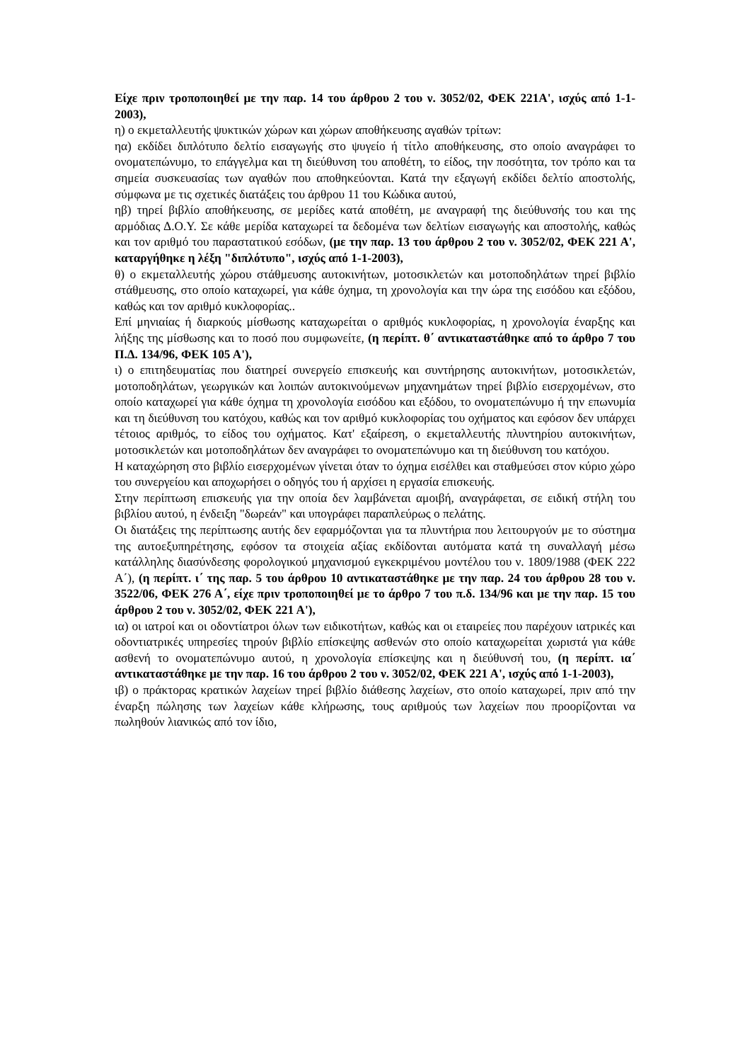Είχε πριν τροποποιηθεί με την παρ. 14 του άρθρου 2 του ν. 3052/02, ΦΕΚ 221Α', ισχύς από 1-1-2003),
η) ο εκμεταλλευτής ψυκτικών χώρων και χώρων αποθήκευσης αγαθών τρίτων:
ηα) εκδίδει διπλότυπο δελτίο εισαγωγής στο ψυγείο ή τίτλο αποθήκευσης, στο οποίο αναγράφει το ονοματεπώνυμο, το επάγγελμα και τη διεύθυνση του αποθέτη, το είδος, την ποσότητα, τον τρόπο και τα σημεία συσκευασίας των αγαθών που αποθηκεύονται. Κατά την εξαγωγή εκδίδει δελτίο αποστολής, σύμφωνα με τις σχετικές διατάξεις του άρθρου 11 του Κώδικα αυτού,
ηβ) τηρεί βιβλίο αποθήκευσης, σε μερίδες κατά αποθέτη, με αναγραφή της διεύθυνσής του και της αρμόδιας Δ.Ο.Υ. Σε κάθε μερίδα καταχωρεί τα δεδομένα των δελτίων εισαγωγής και αποστολής, καθώς και τον αριθμό του παραστατικού εσόδων, (με την παρ. 13 του άρθρου 2 του ν. 3052/02, ΦΕΚ 221 Α', καταργήθηκε η λέξη "διπλότυπο", ισχύς από 1-1-2003),
θ) ο εκμεταλλευτής χώρου στάθμευσης αυτοκινήτων, μοτοσικλετών και μοτοποδηλάτων τηρεί βιβλίο στάθμευσης, στο οποίο καταχωρεί, για κάθε όχημα, τη χρονολογία και την ώρα της εισόδου και εξόδου, καθώς και τον αριθμό κυκλοφορίας..
Επί μηνιαίας ή διαρκούς μίσθωσης καταχωρείται ο αριθμός κυκλοφορίας, η χρονολογία έναρξης και λήξης της μίσθωσης και το ποσό που συμφωνείτε, (η περίπτ. θ΄ αντικαταστάθηκε από το άρθρο 7 του Π.Δ. 134/96, ΦΕΚ 105 Α'),
ι) ο επιτηδευματίας που διατηρεί συνεργείο επισκευής και συντήρησης αυτοκινήτων, μοτοσικλετών, μοτοποδηλάτων, γεωργικών και λοιπών αυτοκινούμενων μηχανημάτων τηρεί βιβλίο εισερχομένων, στο οποίο καταχωρεί για κάθε όχημα τη χρονολογία εισόδου και εξόδου, το ονοματεπώνυμο ή την επωνυμία και τη διεύθυνση του κατόχου, καθώς και τον αριθμό κυκλοφορίας του οχήματος και εφόσον δεν υπάρχει τέτοιος αριθμός, το είδος του οχήματος. Κατ' εξαίρεση, ο εκμεταλλευτής πλυντηρίου αυτοκινήτων, μοτοσικλετών και μοτοποδηλάτων δεν αναγράφει το ονοματεπώνυμο και τη διεύθυνση του κατόχου.
Η καταχώρηση στο βιβλίο εισερχομένων γίνεται όταν το όχημα εισέλθει και σταθμεύσει στον κύριο χώρο του συνεργείου και αποχωρήσει ο οδηγός του ή αρχίσει η εργασία επισκευής.
Στην περίπτωση επισκευής για την οποία δεν λαμβάνεται αμοιβή, αναγράφεται, σε ειδική στήλη του βιβλίου αυτού, η ένδειξη "δωρεάν" και υπογράφει παραπλεύρως ο πελάτης.
Οι διατάξεις της περίπτωσης αυτής δεν εφαρμόζονται για τα πλυντήρια που λειτουργούν με το σύστημα της αυτοεξυπηρέτησης, εφόσον τα στοιχεία αξίας εκδίδονται αυτόματα κατά τη συναλλαγή μέσω κατάλληλης διασύνδεσης φορολογικού μηχανισμού εγκεκριμένου μοντέλου του ν. 1809/1988 (ΦΕΚ 222 Α΄), (η περίπτ. ι΄ της παρ. 5 του άρθρου 10 αντικαταστάθηκε με την παρ. 24 του άρθρου 28 του ν. 3522/06, ΦΕΚ 276 Α΄, είχε πριν τροποποιηθεί με το άρθρο 7 του π.δ. 134/96 και με την παρ. 15 του άρθρου 2 του ν. 3052/02, ΦΕΚ 221 Α'),
ια) οι ιατροί και οι οδοντίατροι όλων των ειδικοτήτων, καθώς και οι εταιρείες που παρέχουν ιατρικές και οδοντιατρικές υπηρεσίες τηρούν βιβλίο επίσκεψης ασθενών στο οποίο καταχωρείται χωριστά για κάθε ασθενή το ονοματεπώνυμο αυτού, η χρονολογία επίσκεψης και η διεύθυνσή του, (η περίπτ. ια΄ αντικαταστάθηκε με την παρ. 16 του άρθρου 2 του ν. 3052/02, ΦΕΚ 221 Α', ισχύς από 1-1-2003),
ιβ) ο πράκτορας κρατικών λαχείων τηρεί βιβλίο διάθεσης λαχείων, στο οποίο καταχωρεί, πριν από την έναρξη πώλησης των λαχείων κάθε κλήρωσης, τους αριθμούς των λαχείων που προορίζονται να πωληθούν λιανικώς από τον ίδιο,